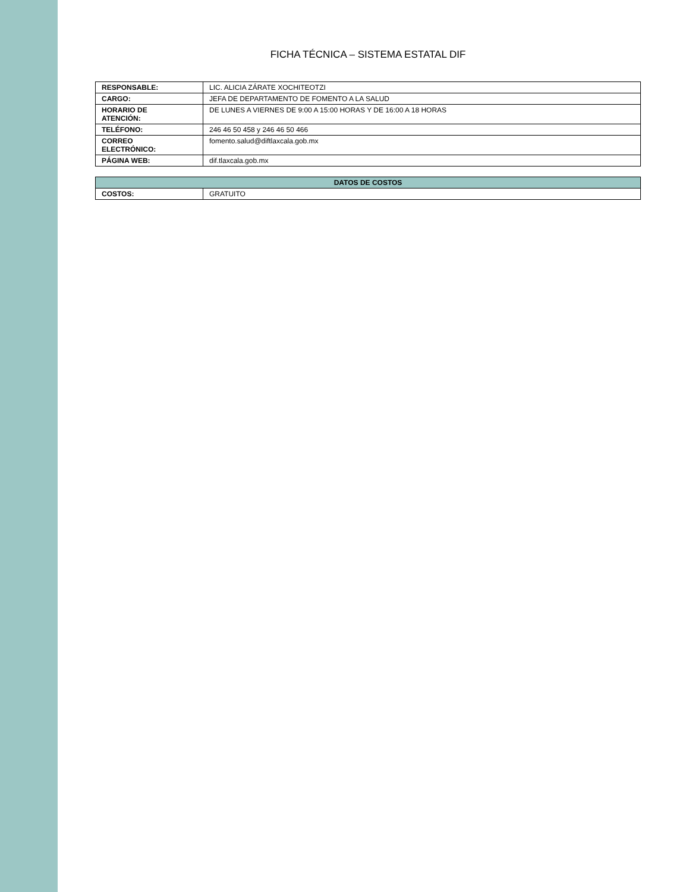FICHA TÉCNICA – SISTEMA ESTATAL DIF
| RESPONSABLE: | LIC. ALICIA ZÁRATE XOCHITEOTZI |
| CARGO: | JEFA DE DEPARTAMENTO DE FOMENTO A LA SALUD |
| HORARIO DE ATENCIÓN: | DE LUNES A VIERNES DE 9:00 A 15:00 HORAS Y DE 16:00 A 18 HORAS |
| TELÉFONO: | 246 46 50 458 y 246 46 50 466 |
| CORREO ELECTRÓNICO: | fomento.salud@diftlaxcala.gob.mx |
| PÁGINA WEB: | dif.tlaxcala.gob.mx |
| DATOS DE COSTOS | |
| --- | --- |
| COSTOS: | GRATUITO |